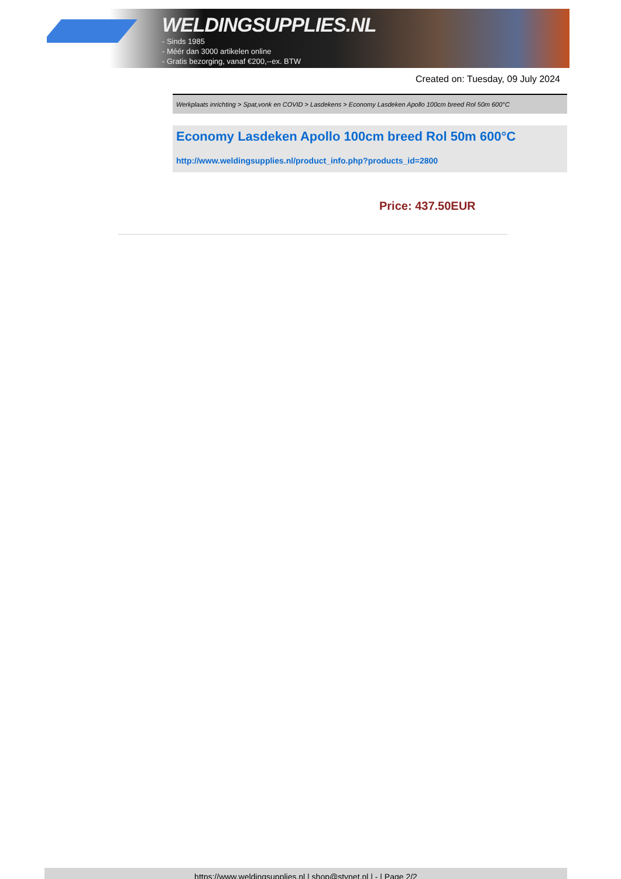WELDINGSUPPLIES.NL
- Sinds 1985
- Méér dan 3000 artikelen online
- Gratis bezorging, vanaf €200,--ex. BTW
Created on: Tuesday, 09 July 2024
Werkplaats inrichting > Spat,vonk en COVID > Lasdekens > Economy Lasdeken Apollo 100cm breed Rol 50m 600°C
Economy Lasdeken Apollo 100cm breed Rol 50m 600°C
http://www.weldingsupplies.nl/product_info.php?products_id=2800
Price: 437.50EUR
https://www.weldingsupplies.nl | shop@stvnet.nl | - | Page 2/2